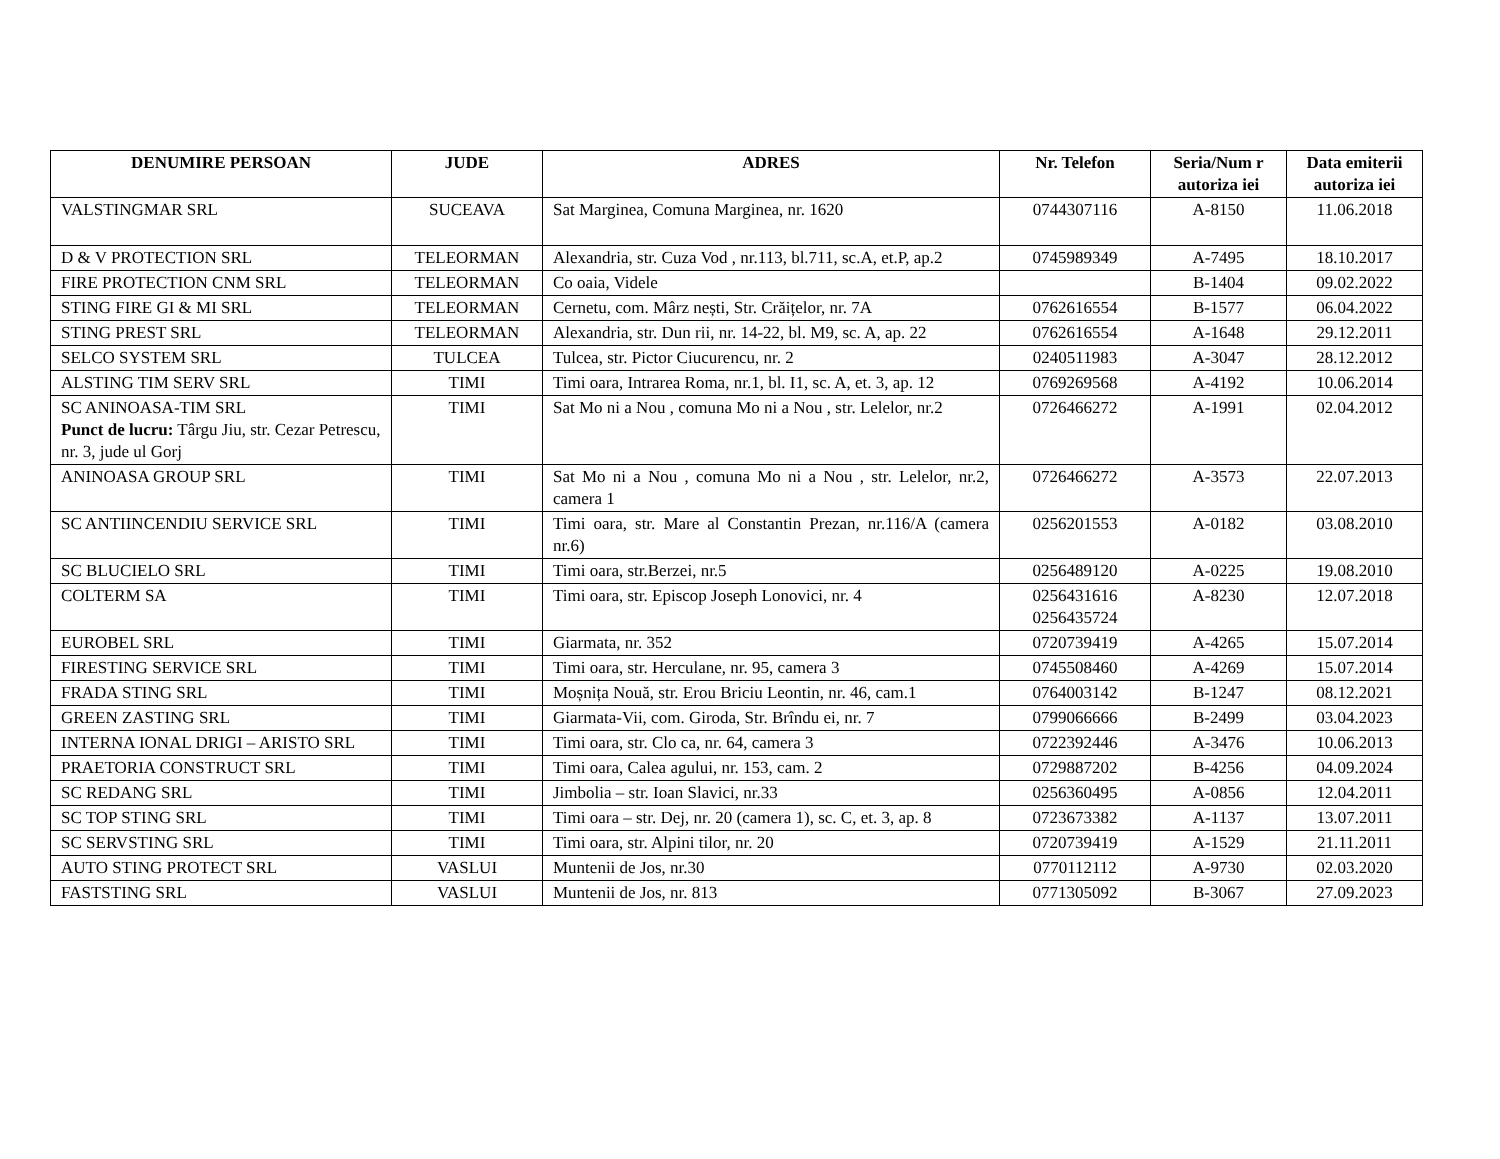| DENUMIRE PERSOAN | JUDE | ADRES | Nr. Telefon | Seria/Num r autoriza iei | Data emiterii autoriza iei |
| --- | --- | --- | --- | --- | --- |
| VALSTINGMAR SRL | SUCEAVA | Sat Marginea, Comuna Marginea, nr. 1620 | 0744307116 | A-8150 | 11.06.2018 |
| D & V PROTECTION SRL | TELEORMAN | Alexandria, str. Cuza Vod , nr.113, bl.711, sc.A, et.P, ap.2 | 0745989349 | A-7495 | 18.10.2017 |
| FIRE PROTECTION CNM SRL | TELEORMAN | Co oaia, Videle | | B-1404 | 09.02.2022 |
| STING FIRE GI & MI SRL | TELEORMAN | Cernetu, com. Mârz nești, Str. Crăițelor, nr. 7A | 0762616554 | B-1577 | 06.04.2022 |
| STING PREST SRL | TELEORMAN | Alexandria, str. Dun rii, nr. 14-22, bl. M9, sc. A, ap. 22 | 0762616554 | A-1648 | 29.12.2011 |
| SELCO SYSTEM SRL | TULCEA | Tulcea, str. Pictor Ciucurencu, nr. 2 | 0240511983 | A-3047 | 28.12.2012 |
| ALSTING TIM SERV SRL | TIMI | Timi oara, Intrarea Roma, nr.1, bl. I1, sc. A, et. 3, ap. 12 | 0769269568 | A-4192 | 10.06.2014 |
| SC ANINOASA-TIM SRL Punct de lucru: Târgu Jiu, str. Cezar Petrescu, nr. 3, jude ul Gorj | TIMI | Sat Mo ni a Nou , comuna Mo ni a Nou , str. Lelelor, nr.2 | 0726466272 | A-1991 | 02.04.2012 |
| ANINOASA GROUP SRL | TIMI | Sat Mo ni a Nou , comuna Mo ni a Nou , str. Lelelor, nr.2, camera 1 | 0726466272 | A-3573 | 22.07.2013 |
| SC ANTIINCENDIU SERVICE SRL | TIMI | Timi oara, str. Mare al Constantin Prezan, nr.116/A (camera nr.6) | 0256201553 | A-0182 | 03.08.2010 |
| SC BLUCIELO SRL | TIMI | Timi oara, str.Berzei, nr.5 | 0256489120 | A-0225 | 19.08.2010 |
| COLTERM SA | TIMI | Timi oara, str. Episcop Joseph Lonovici, nr. 4 | 0256431616 0256435724 | A-8230 | 12.07.2018 |
| EUROBEL SRL | TIMI | Giarmata, nr. 352 | 0720739419 | A-4265 | 15.07.2014 |
| FIRESTING SERVICE SRL | TIMI | Timi oara, str. Herculane, nr. 95, camera 3 | 0745508460 | A-4269 | 15.07.2014 |
| FRADA STING SRL | TIMI | Moșnița Nouă, str. Erou Briciu Leontin, nr. 46, cam.1 | 0764003142 | B-1247 | 08.12.2021 |
| GREEN ZASTING SRL | TIMI | Giarmata-Vii, com. Giroda, Str. Brîndu ei, nr. 7 | 0799066666 | B-2499 | 03.04.2023 |
| INTERNA IONAL DRIGI – ARISTO SRL | TIMI | Timi oara, str. Clo ca, nr. 64, camera 3 | 0722392446 | A-3476 | 10.06.2013 |
| PRAETORIA CONSTRUCT SRL | TIMI | Timi oara, Calea agului, nr. 153, cam. 2 | 0729887202 | B-4256 | 04.09.2024 |
| SC REDANG SRL | TIMI | Jimbolia – str. Ioan Slavici, nr.33 | 0256360495 | A-0856 | 12.04.2011 |
| SC TOP STING SRL | TIMI | Timi oara – str. Dej, nr. 20 (camera 1), sc. C, et. 3, ap. 8 | 0723673382 | A-1137 | 13.07.2011 |
| SC SERVSTING SRL | TIMI | Timi oara, str. Alpini tilor, nr. 20 | 0720739419 | A-1529 | 21.11.2011 |
| AUTO STING PROTECT SRL | VASLUI | Muntenii de Jos, nr.30 | 0770112112 | A-9730 | 02.03.2020 |
| FASTSTING SRL | VASLUI | Muntenii de Jos, nr. 813 | 0771305092 | B-3067 | 27.09.2023 |